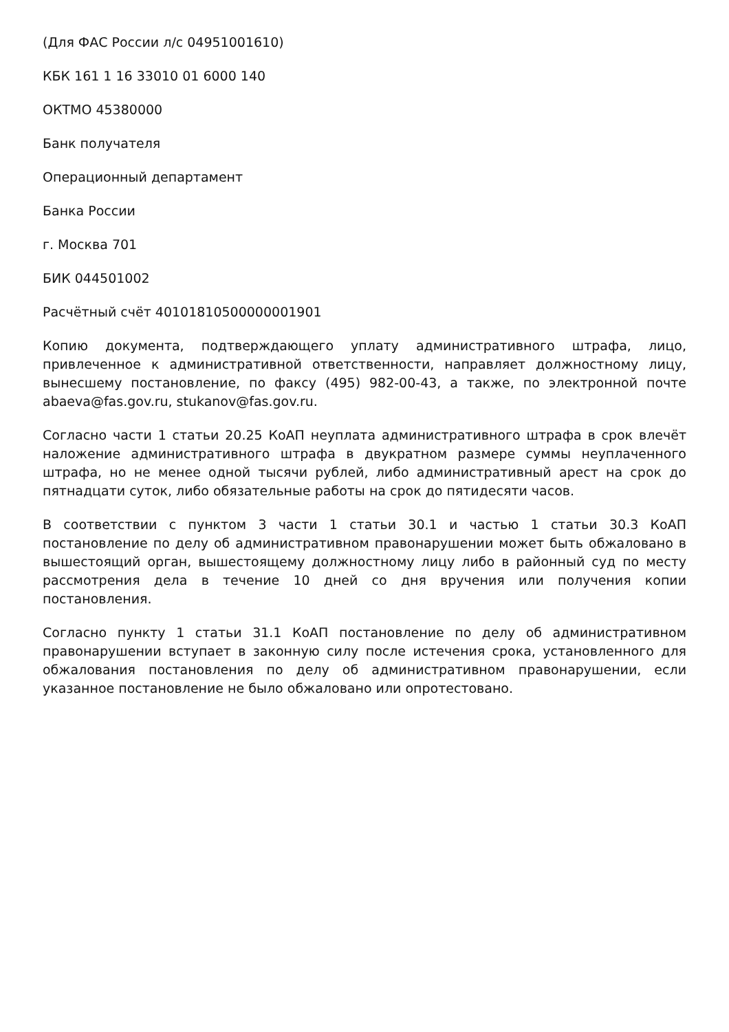(Для ФАС России л/с 04951001610)
КБК 161 1 16 33010 01 6000 140
ОКТМО 45380000
Банк получателя
Операционный департамент
Банка России
г. Москва 701
БИК 044501002
Расчётный счёт 40101810500000001901
Копию документа, подтверждающего уплату административного штрафа, лицо, привлеченное к административной ответственности, направляет должностному лицу, вынесшему постановление, по факсу (495) 982-00-43, а также, по электронной почте abaeva@fas.gov.ru, stukanov@fas.gov.ru.
Согласно части 1 статьи 20.25 КоАП неуплата административного штрафа в срок влечёт наложение административного штрафа в двукратном размере суммы неуплаченного штрафа, но не менее одной тысячи рублей, либо административный арест на срок до пятнадцати суток, либо обязательные работы на срок до пятидесяти часов.
В соответствии с пунктом 3 части 1 статьи 30.1 и частью 1 статьи 30.3 КоАП постановление по делу об административном правонарушении может быть обжаловано в вышестоящий орган, вышестоящему должностному лицу либо в районный суд по месту рассмотрения дела в течение 10 дней со дня вручения или получения копии постановления.
Согласно пункту 1 статьи 31.1 КоАП постановление по делу об административном правонарушении вступает в законную силу после истечения срока, установленного для обжалования постановления по делу об административном правонарушении, если указанное постановление не было обжаловано или опротестовано.